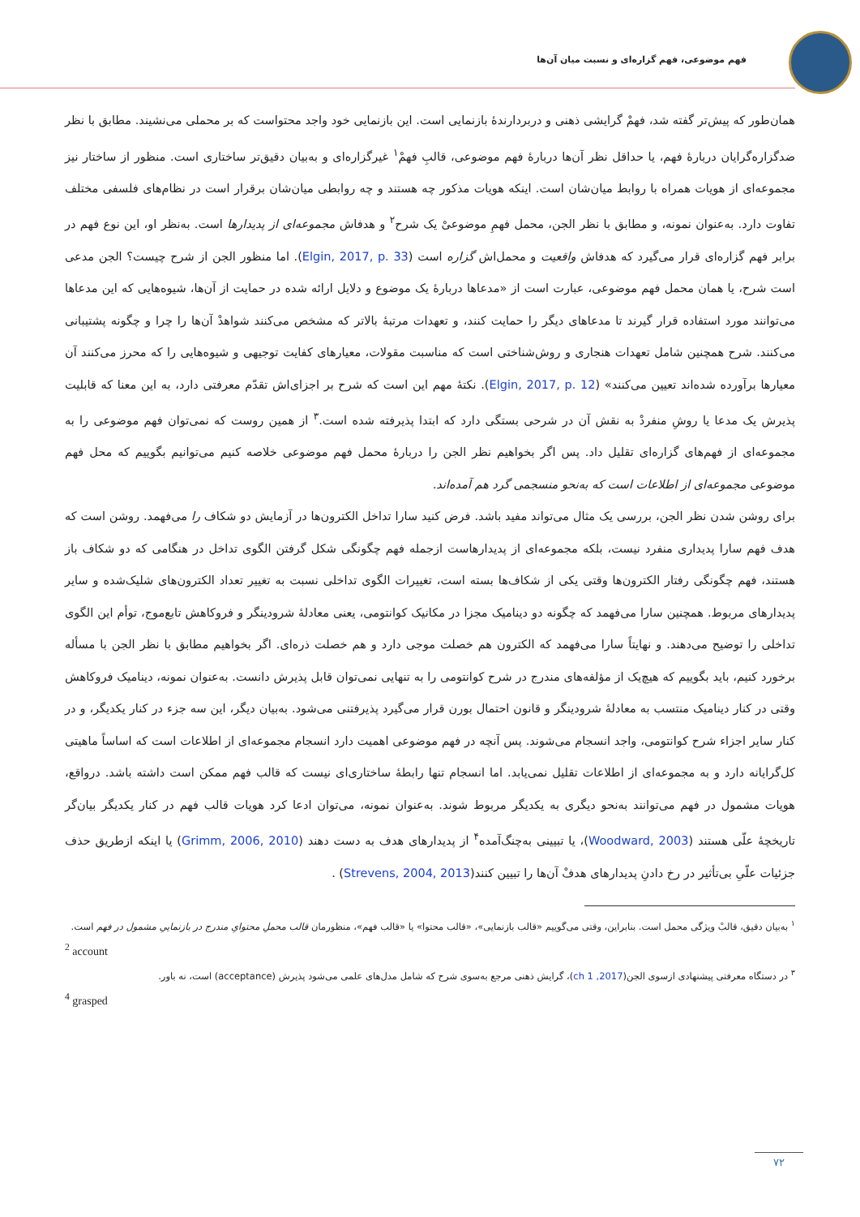فهم موضوعی، فهم گزاره‌ای و نسبت میان آن‌ها
همان‌طور که پیش‌تر گفته شد، فهمْ گرایشی ذهنی و دربردارندهٔ بازنمایی است. این بازنمایی خود واجد محتواست که بر محملی می‌نشیند. مطابق با نظر ضدگزاره‌گرایان دربارهٔ فهم، یا حداقل نظر آن‌ها دربارهٔ فهم موضوعی، قالبِ فهمْ<sup>۱</sup> غیرگزاره‌ای و به‌بیان دقیق‌تر ساختاری است. منظور از ساختار نیز مجموعه‌ای از هویات همراه با روابط میان‌شان است. اینکه هویات مذکور چه هستند و چه روابطی میان‌شان برقرار است در نظام‌های فلسفی مختلف تفاوت دارد. به‌عنوان نمونه، و مطابق با نظر الجن، محمل فهمِ موضوعیْ یک شرح<sup>۲</sup> و هدفاش مجموعه‌ای از پدیدارها است. به‌نظر او، این نوع فهم در برابر فهم گزاره‌ای قرار می‌گیرد که هدفاش واقعیت و محمل‌اش گزاره است (Elgin, 2017, p. 33). اما منظور الجن از شرح چیست؟ الجن مدعی است شرح، یا همان محمل فهم موضوعی، عبارت است از «مدعاها دربارهٔ یک موضوع و دلایل ارائه شده در حمایت از آن‌ها، شیوه‌هایی که این مدعاها می‌توانند مورد استفاده قرار گیرند تا مدعاهای دیگر را حمایت کنند، و تعهدات مرتبهٔ بالاتر که مشخص می‌کنند شواهدْ آن‌ها را چرا و چگونه پشتیبانی می‌کنند. شرح همچنین شامل تعهدات هنجاری و روش‌شناختی است که مناسبت مقولات، معیارهای کفایت توجیهی و شیوه‌هایی را که محرز می‌کنند آن معیارها برآورده شده‌اند تعیین می‌کنند» (Elgin, 2017, p. 12). نکتهٔ مهم این است که شرح بر اجزای‌اش تقدّم معرفتی دارد، به این معنا که قابلیت پذیرش یک مدعا یا روشِ منفردْ به نقش آن در شرحی بستگی دارد که ابتدا پذیرفته شده است.<sup>۳</sup> از همین روست که نمی‌توان فهم موضوعی را به مجموعه‌ای از فهم‌های گزاره‌ای تقلیل داد. پس اگر بخواهیم نظر الجن را دربارهٔ محمل فهم موضوعی خلاصه کنیم می‌توانیم بگوییم که محل فهم موضوعی مجموعه‌ای از اطلاعات است که به‌نحو منسجمی گرد هم آمده‌اند.
برای روشن شدن نظر الجن، بررسی یک مثال می‌تواند مفید باشد. فرض کنید سارا تداخل الکترون‌ها در آزمایش دو شکاف را می‌فهمد. روشن است که هدف فهم سارا پدیداری منفرد نیست، بلکه مجموعه‌ای از پدیدارهاست ازجمله فهم چگونگی شکل گرفتن الگوی تداخل در هنگامی که دو شکاف باز هستند، فهم چگونگی رفتار الکترون‌ها وقتی یکی از شکاف‌ها بسته است، تغییرات الگوی تداخلی نسبت به تغییر تعداد الکترون‌های شلیک‌شده و سایر پدیدارهای مربوط. همچنین سارا می‌فهمد که چگونه دو دینامیک مجزا در مکانیک کوانتومی، یعنی معادلهٔ شرودینگر و فروکاهش تابع‌موج، توأم این الگوی تداخلی را توضیح می‌دهند. و نهایتاً سارا می‌فهمد که الکترون هم خصلت موجی دارد و هم خصلت ذره‌ای. اگر بخواهیم مطابق با نظر الجن با مسأله برخورد کنیم، باید بگوییم که هیچ‌یک از مؤلفه‌های مندرج در شرح کوانتومی را به تنهایی نمی‌توان قابل پذیرش دانست. به‌عنوان نمونه، دینامیک فروکاهش وقتی در کنار دینامیک منتسب به معادلهٔ شرودینگر و قانون احتمال بورن قرار می‌گیرد پذیرفتنی می‌شود. به‌بیان دیگر، این سه جزء در کنار یکدیگر، و در کنار سایر اجزاء شرح کوانتومی، واجد انسجام می‌شوند. پس آنچه در فهم موضوعی اهمیت دارد انسجام مجموعه‌ای از اطلاعات است که اساساً ماهیتی کل‌گرایانه دارد و به مجموعه‌ای از اطلاعات تقلیل نمی‌یابد. اما انسجام تنها رابطهٔ ساختاری‌ای نیست که قالب فهم ممکن است داشته باشد. درواقع، هویات مشمول در فهم می‌توانند به‌نحو دیگری به یکدیگر مربوط شوند. به‌عنوان نمونه، می‌توان ادعا کرد هویات قالب فهم در کنار یکدیگر بیان‌گر تاریخچهٔ علّی هستند (Woodward, 2003)، یا تبیینی به‌چنگ‌آمده<sup>۴</sup> از پدیدارهای هدف به دست دهند (Grimm, 2006, 2010) یا اینکه ازطریق حذف جزئیات علّیِ بی‌تأثیر در رخ دادنِ پدیدارهای هدفْ آن‌ها را تبیین کنند(Strevens, 2004, 2013) .
<sup>۱</sup> به‌بیان دقیق، قالبْ ویژگی محمل است. بنابراین، وقتی می‌گوییم «قالب بازنمایی»، «قالب محتوا» یا «قالب فهم»، منظورمان قالب محملِ محتوایِ مندرج در بازنماییِ مشمول در فهم است.
<sup>2</sup> account
<sup>۳</sup> در دستگاه معرفتی پیشنهادی ازسوی الجن(2017, ch 1)، گرایش ذهنی مرجع به‌سوی شرح که شامل مدل‌های علمی می‌شود پذیرش (acceptance) است، نه باور.
<sup>4</sup> grasped
۷۲